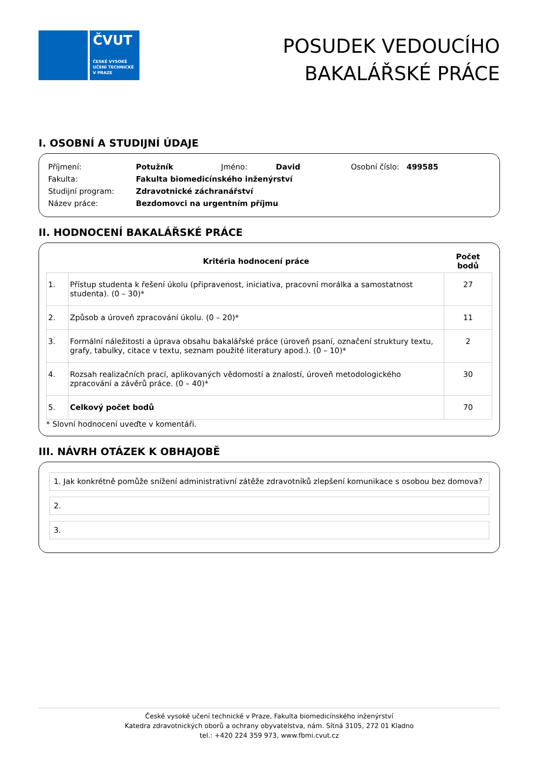ČVUT
ČESKÉ VYSOKÉ UČENÍ TECHNICKÉ V PRAZE
POSUDEK VEDOUCÍHO
BAKALÁŘSKÉ PRÁCE
I. OSOBNÍ A STUDIJNÍ ÚDAJE
| Příjmení: | Potužník | Jméno: | David | Osobní číslo: 499585 |
| Fakulta: | Fakulta biomedicínského inženýrství | | | |
| Studijní program: | Zdravotnické záchranářství | | | |
| Název práce: | Bezdomovci na urgentním příjmu | | | |
II. HODNOCENÍ BAKALÁŘSKÉ PRÁCE
| | Kritéria hodnocení práce | Počet bodů |
| --- | --- | --- |
| 1. | Přístup studenta k řešení úkolu (připravenost, iniciativa, pracovní morálka a samostatnost studenta). (0 – 30)* | 27 |
| 2. | Způsob a úroveň zpracování úkolu. (0 – 20)* | 11 |
| 3. | Formální náležitosti a úprava obsahu bakalářské práce (úroveň psaní, označení struktury textu, grafy, tabulky, citace v textu, seznam použité literatury apod.). (0 – 10)* | 2 |
| 4. | Rozsah realizačních prací, aplikovaných vědomostí a znalostí, úroveň metodologického zpracování a závěrů práce. (0 – 40)* | 30 |
| 5. | Celkový počet bodů | 70 |
* Slovní hodnocení uveďte v komentáři.
III. NÁVRH OTÁZEK K OBHAJOBĚ
1. Jak konkrétně pomůže snížení administrativní zátěže zdravotníků zlepšení komunikace s osobou bez domova?
2.
3.
České vysoké učení technické v Praze, Fakulta biomedicínského inženýrství
Katedra zdravotnických oborů a ochrany obyvatelstva, nám. Sítná 3105, 272 01 Kladno
tel.: +420 224 359 973, www.fbmi.cvut.cz